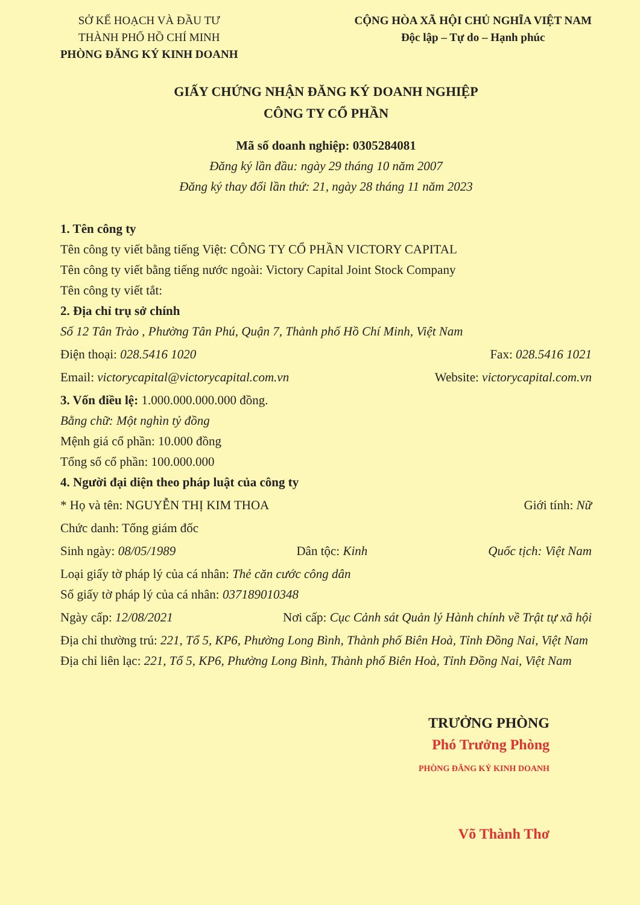SỞ KẾ HOẠCH VÀ ĐẦU TƯ
THÀNH PHỐ HỒ CHÍ MINH
PHÒNG ĐĂNG KÝ KINH DOANH
CỘNG HÒA XÃ HỘI CHỦ NGHĨA VIỆT NAM
Độc lập – Tự do – Hạnh phúc
GIẤY CHỨNG NHẬN ĐĂNG KÝ DOANH NGHIỆP
CÔNG TY CỔ PHẦN
Mã số doanh nghiệp: 0305284081
Đăng ký lần đầu: ngày 29 tháng 10 năm 2007
Đăng ký thay đổi lần thứ: 21, ngày 28 tháng 11 năm 2023
1. Tên công ty
Tên công ty viết bằng tiếng Việt: CÔNG TY CỔ PHẦN VICTORY CAPITAL
Tên công ty viết bằng tiếng nước ngoài: Victory Capital Joint Stock Company
Tên công ty viết tắt:
2. Địa chỉ trụ sở chính
Số 12 Tân Trào , Phường Tân Phú, Quận 7, Thành phố Hồ Chí Minh, Việt Nam
Điện thoại: 028.5416 1020 Fax: 028.5416 1021
Email: victorycapital@victorycapital.com.vn
Website: victorycapital.com.vn
3. Vốn điều lệ: 1.000.000.000.000 đồng.
Bằng chữ: Một nghìn tỷ đồng
Mệnh giá cổ phần: 10.000 đồng
Tổng số cổ phần: 100.000.000
4. Người đại diện theo pháp luật của công ty
* Họ và tên: NGUYỄN THỊ KIM THOA
Giới tính: Nữ
Chức danh: Tổng giám đốc
Sinh ngày: 08/05/1989 Dân tộc: Kinh Quốc tịch: Việt Nam
Loại giấy tờ pháp lý của cá nhân: Thẻ căn cước công dân
Số giấy tờ pháp lý của cá nhân: 037189010348
Ngày cấp: 12/08/2021 Nơi cấp: Cục Cảnh sát Quản lý Hành chính về Trật tự xã hội
Địa chỉ thường trú: 221, Tổ 5, KP6, Phường Long Bình, Thành phố Biên Hoà, Tỉnh Đồng Nai, Việt Nam
Địa chỉ liên lạc: 221, Tổ 5, KP6, Phường Long Bình, Thành phố Biên Hoà, Tỉnh Đồng Nai, Việt Nam
TRƯỞNG PHÒNG
Phó Trưởng Phòng
PHÒNG ĐĂNG KÝ KINH DOANH
Võ Thành Thơ